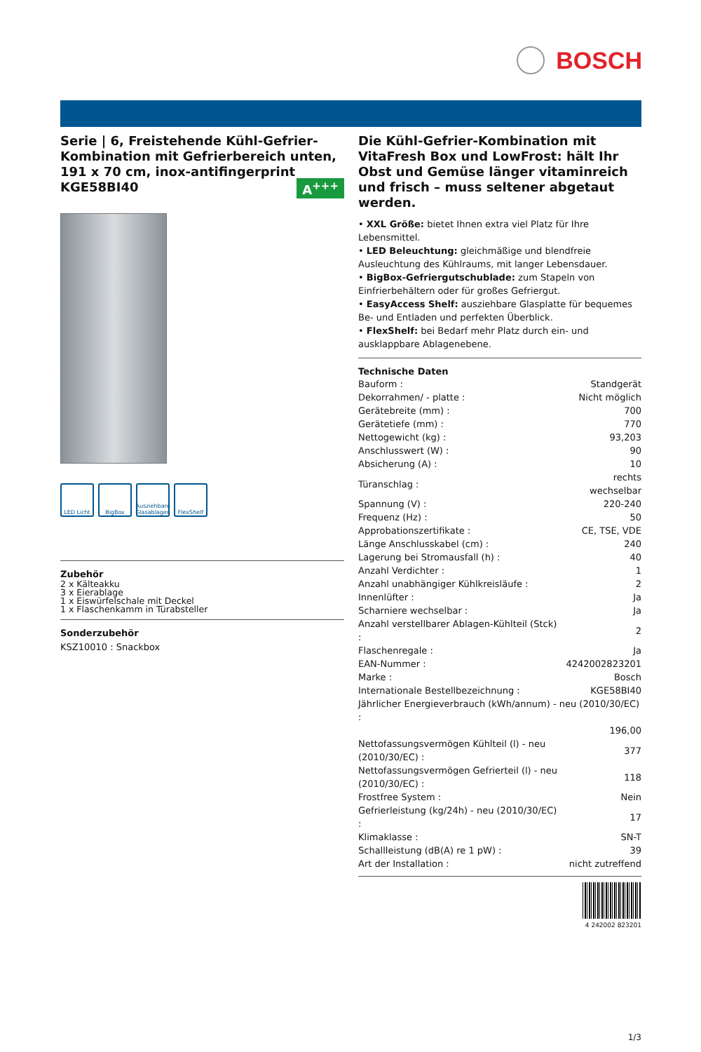BOSCH
Serie | 6, Freistehende Kühl-Gefrier-Kombination mit Gefrierbereich unten, 191 x 70 cm, inox-antifingerprint
KGE58BI40
A<sup>+++</sup>
LED Licht BigBox Ausziehbare Glasablagen
FlexShelf
Zubehör
2 x Kälteakku
3 x Eierablage
1 x Eiswürfelschale mit Deckel
1 x Flaschenkamm in Türabsteller
Sonderzubehör
KSZ10010 : Snackbox
Die Kühl-Gefrier-Kombination mit VitaFresh Box und LowFrost: hält Ihr Obst und Gemüse länger vitaminreich und frisch – muss seltener abgetaut werden.
• XXL Größe: bietet Ihnen extra viel Platz für Ihre Lebensmittel.
• LED Beleuchtung: gleichmäßige und blendfreie Ausleuchtung des Kühlraums, mit langer Lebensdauer.
• BigBox-Gefriergutschublade: zum Stapeln von Einfrierbehältern oder für großes Gefriergut.
• EasyAccess Shelf: ausziehbare Glasplatte für bequemes Be- und Entladen und perfekten Überblick.
• FlexShelf: bei Bedarf mehr Platz durch ein- und ausklappbare Ablagenebene.
Technische Daten
| Bauform : | Standgerät |
| Dekorrahmen/ - platte : | Nicht möglich |
| Gerätebreite (mm) : | 700 |
| Gerätetiefe (mm) : | 770 |
| Nettogewicht (kg) : | 93,203 |
| Anschlusswert (W) : | 90 |
| Absicherung (A) : | 10 |
| Türanschlag : | rechts wechselbar |
| Spannung (V) : | 220-240 |
| Frequenz (Hz) : | 50 |
| Approbationszertifikate : | CE, TSE, VDE |
| Länge Anschlusskabel (cm) : | 240 |
| Lagerung bei Stromausfall (h) : | 40 |
| Anzahl Verdichter : | 1 |
| Anzahl unabhängiger Kühlkreisläufe : | 2 |
| Innenlüfter : | Ja |
| Scharniere wechselbar : | Ja |
| Anzahl verstellbarer Ablagen-Kühlteil (Stck) : | 2 |
| Flaschenregale : | Ja |
| EAN-Nummer : | 4242002823201 |
| Marke : | Bosch |
| Internationale Bestellbezeichnung : | KGE58BI40 |
| Jährlicher Energieverbrauch (kWh/annum) - neu (2010/30/EC) : | |
| | 196,00 |
| Nettofassungsvermögen Kühlteil (l) - neu (2010/30/EC) : | 377 |
| Nettofassungsvermögen Gefrierteil (l) - neu (2010/30/EC) : | 118 |
| Frostfree System : | Nein |
| Gefrierleistung (kg/24h) - neu (2010/30/EC) : | 17 |
| Klimaklasse : | SN-T |
| Schallleistung (dB(A) re 1 pW) : | 39 |
| Art der Installation : | nicht zutreffend |
4 242002 823201
1/3